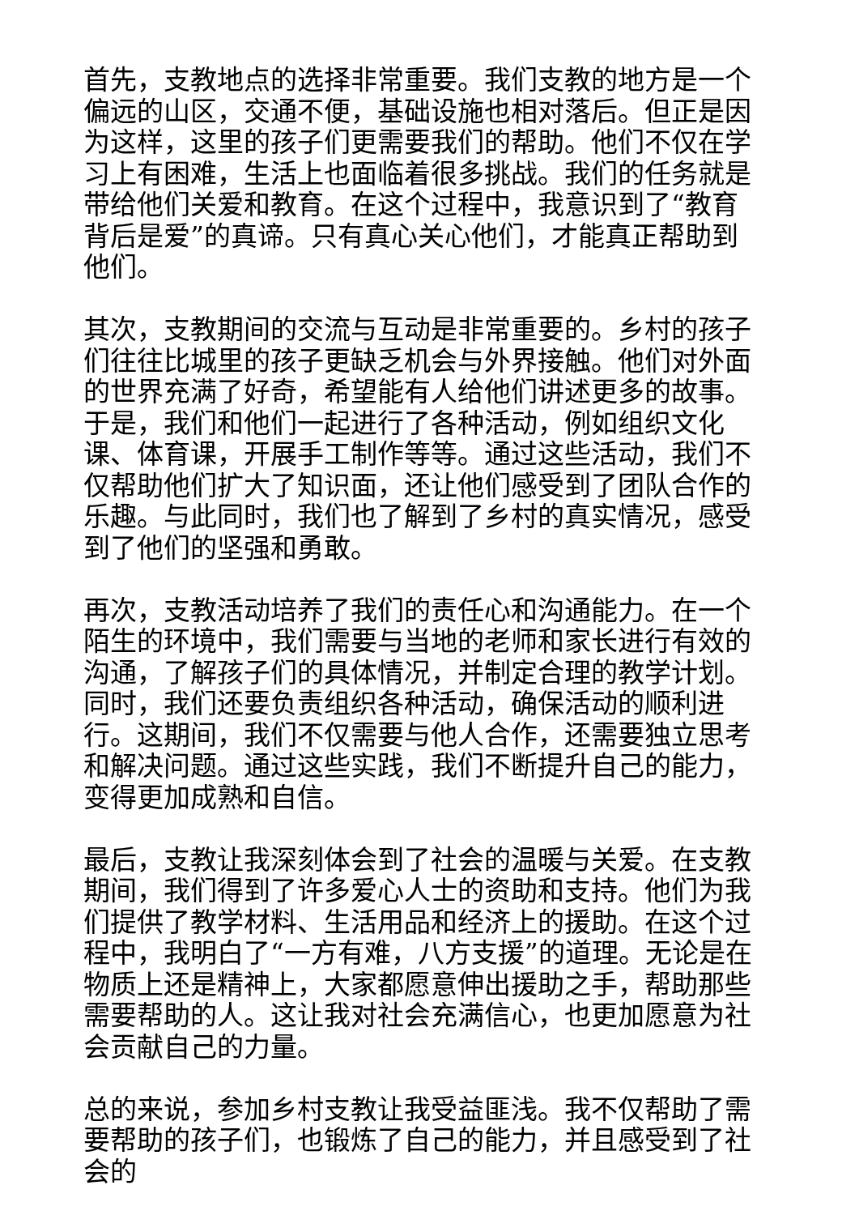首先，支教地点的选择非常重要。我们支教的地方是一个偏远的山区，交通不便，基础设施也相对落后。但正是因为这样，这里的孩子们更需要我们的帮助。他们不仅在学习上有困难，生活上也面临着很多挑战。我们的任务就是带给他们关爱和教育。在这个过程中，我意识到了“教育背后是爱”的真谛。只有真心关心他们，才能真正帮助到他们。
其次，支教期间的交流与互动是非常重要的。乡村的孩子们往往比城里的孩子更缺乏机会与外界接触。他们对外面的世界充满了好奇，希望能有人给他们讲述更多的故事。于是，我们和他们一起进行了各种活动，例如组织文化课、体育课，开展手工制作等等。通过这些活动，我们不仅帮助他们扩大了知识面，还让他们感受到了团队合作的乐趣。与此同时，我们也了解到了乡村的真实情况，感受到了他们的坚强和勇敢。
再次，支教活动培养了我们的责任心和沟通能力。在一个陌生的环境中，我们需要与当地的老师和家长进行有效的沟通，了解孩子们的具体情况，并制定合理的教学计划。同时，我们还要负责组织各种活动，确保活动的顺利进行。这期间，我们不仅需要与他人合作，还需要独立思考和解决问题。通过这些实践，我们不断提升自己的能力，变得更加成熟和自信。
最后，支教让我深刻体会到了社会的温暖与关爱。在支教期间，我们得到了许多爱心人士的资助和支持。他们为我们提供了教学材料、生活用品和经济上的援助。在这个过程中，我明白了“一方有难，八方支援”的道理。无论是在物质上还是精神上，大家都愿意伸出援助之手，帮助那些需要帮助的人。这让我对社会充满信心，也更加愿意为社会贡献自己的力量。
总的来说，参加乡村支教让我受益匪浅。我不仅帮助了需要帮助的孩子们，也锻炼了自己的能力，并且感受到了社会的